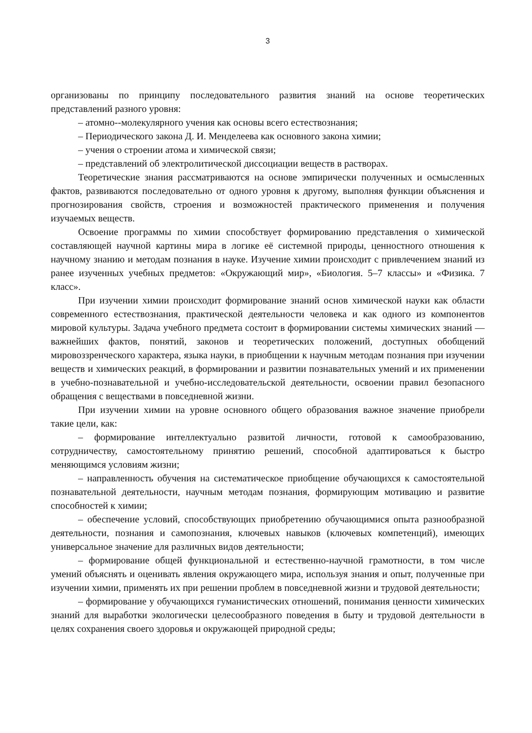3
организованы по принципу последовательного развития знаний на основе теоретических представлений разного уровня:
– атомно--молекулярного учения как основы всего естествознания;
– Периодического закона Д. И. Менделеева как основного закона химии;
– учения о строении атома и химической связи;
– представлений об электролитической диссоциации веществ в растворах.
Теоретические знания рассматриваются на основе эмпирически полученных и осмысленных фактов, развиваются последовательно от одного уровня к другому, выполняя функции объяснения и прогнозирования свойств, строения и возможностей практического применения и получения изучаемых веществ.
Освоение программы по химии способствует формированию представления о химической составляющей научной картины мира в логике её системной природы, ценностного отношения к научному знанию и методам познания в науке. Изучение химии происходит с привлечением знаний из ранее изученных учебных предметов: «Окружающий мир», «Биология. 5–7 классы» и «Физика. 7 класс».
При изучении химии происходит формирование знаний основ химической науки как области современного естествознания, практической деятельности человека и как одного из компонентов мировой культуры. Задача учебного предмета состоит в формировании системы химических знаний — важнейших фактов, понятий, законов и теоретических положений, доступных обобщений мировоззренческого характера, языка науки, в приобщении к научным методам познания при изучении веществ и химических реакций, в формировании и развитии познавательных умений и их применении в учебно-познавательной и учебно-исследовательской деятельности, освоении правил безопасного обращения с веществами в повседневной жизни.
При изучении химии на уровне основного общего образования важное значение приобрели такие цели, как:
– формирование интеллектуально развитой личности, готовой к самообразованию, сотрудничеству, самостоятельному принятию решений, способной адаптироваться к быстро меняющимся условиям жизни;
– направленность обучения на систематическое приобщение обучающихся к самостоятельной познавательной деятельности, научным методам познания, формирующим мотивацию и развитие способностей к химии;
– обеспечение условий, способствующих приобретению обучающимися опыта разнообразной деятельности, познания и самопознания, ключевых навыков (ключевых компетенций), имеющих универсальное значение для различных видов деятельности;
– формирование общей функциональной и естественно-научной грамотности, в том числе умений объяснять и оценивать явления окружающего мира, используя знания и опыт, полученные при изучении химии, применять их при решении проблем в повседневной жизни и трудовой деятельности;
– формирование у обучающихся гуманистических отношений, понимания ценности химических знаний для выработки экологически целесообразного поведения в быту и трудовой деятельности в целях сохранения своего здоровья и окружающей природной среды;